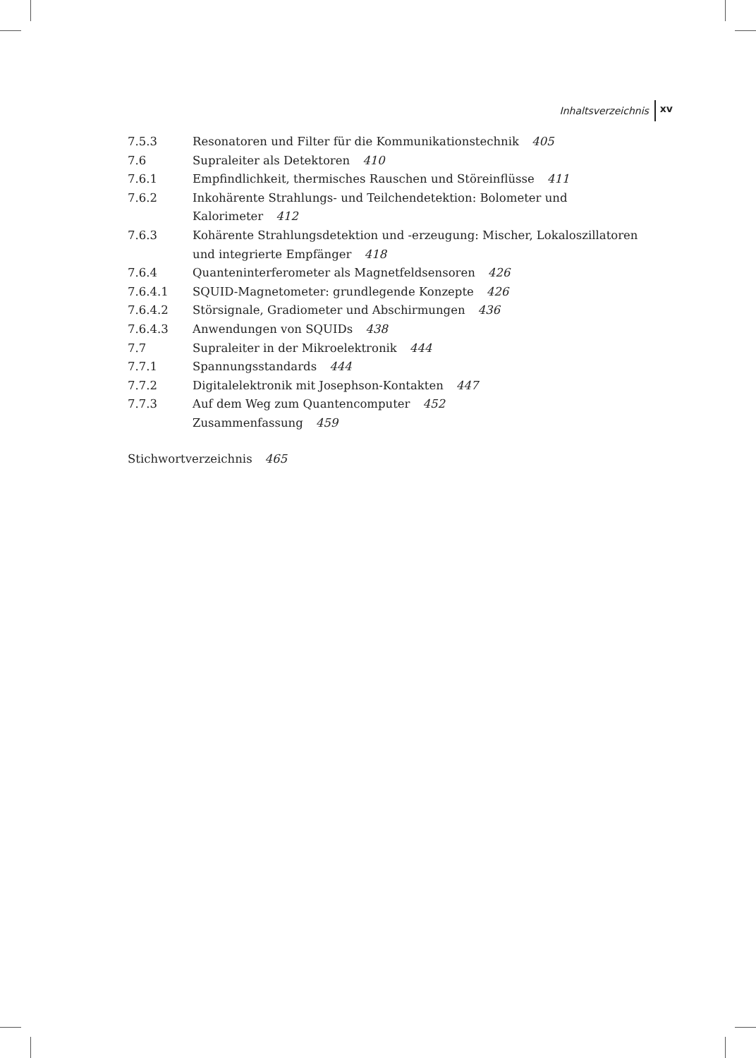Inhaltsverzeichnis xv
7.5.3 Resonatoren und Filter für die Kommunikationstechnik 405
7.6 Supraleiter als Detektoren 410
7.6.1 Empfindlichkeit, thermisches Rauschen und Störeinflüsse 411
7.6.2 Inkohärente Strahlungs- und Teilchendetektion: Bolometer und Kalorimeter 412
7.6.3 Kohärente Strahlungsdetektion und -erzeugung: Mischer, Lokaloszillatoren und integrierte Empfänger 418
7.6.4 Quanteninterferometer als Magnetfeldsensoren 426
7.6.4.1 SQUID-Magnetometer: grundlegende Konzepte 426
7.6.4.2 Störsignale, Gradiometer und Abschirmungen 436
7.6.4.3 Anwendungen von SQUIDs 438
7.7 Supraleiter in der Mikroelektronik 444
7.7.1 Spannungsstandards 444
7.7.2 Digitalelektronik mit Josephson-Kontakten 447
7.7.3 Auf dem Weg zum Quantencomputer 452
Zusammenfassung 459
Stichwortverzeichnis 465